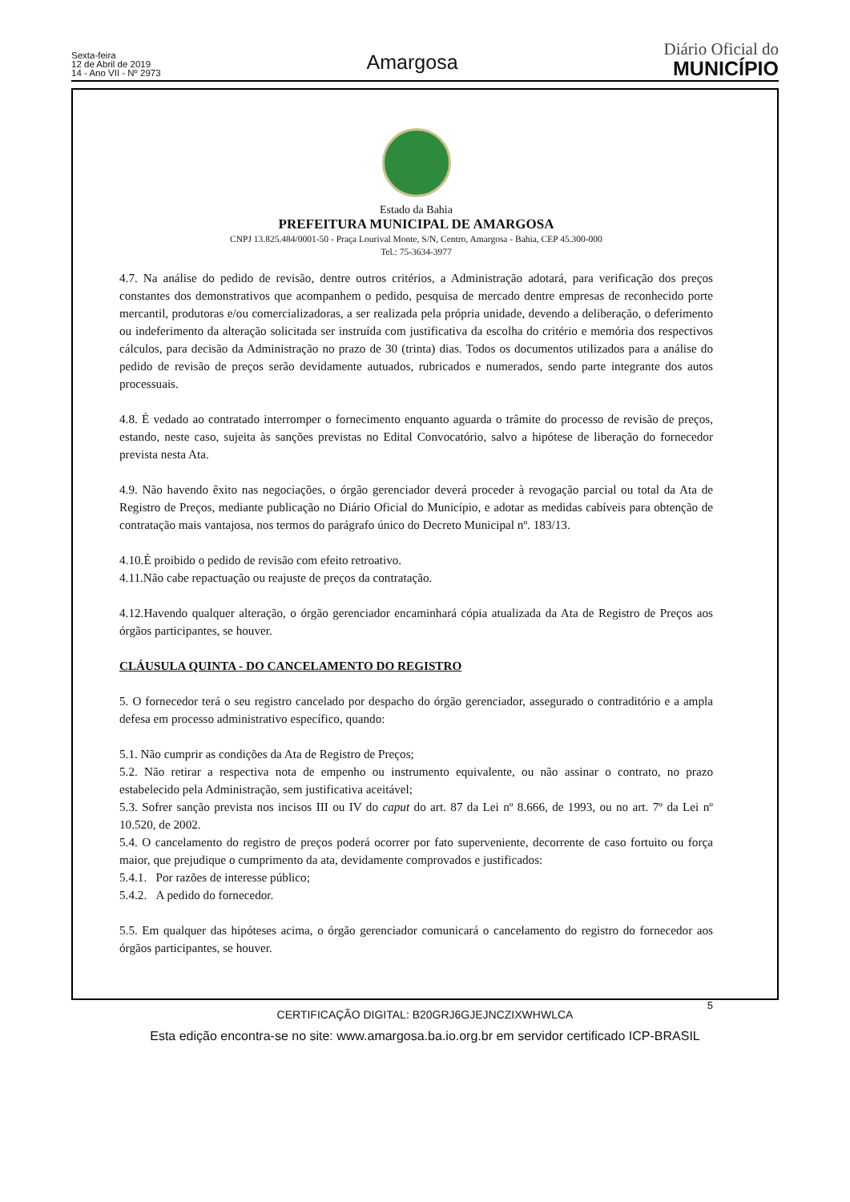Sexta-feira
12 de Abril de 2019
14 - Ano VII - Nº 2973
Amargosa
Diário Oficial do
MUNICÍPIO
Estado da Bahia
PREFEITURA MUNICIPAL DE AMARGOSA
CNPJ 13.825.484/0001-50 - Praça Lourival Monte, S/N, Centro, Amargosa - Bahia, CEP 45.300-000
Tel.: 75-3634-3977
4.7. Na análise do pedido de revisão, dentre outros critérios, a Administração adotará, para verificação dos preços constantes dos demonstrativos que acompanhem o pedido, pesquisa de mercado dentre empresas de reconhecido porte mercantil, produtoras e/ou comercializadoras, a ser realizada pela própria unidade, devendo a deliberação, o deferimento ou indeferimento da alteração solicitada ser instruída com justificativa da escolha do critério e memória dos respectivos cálculos, para decisão da Administração no prazo de 30 (trinta) dias. Todos os documentos utilizados para a análise do pedido de revisão de preços serão devidamente autuados, rubricados e numerados, sendo parte integrante dos autos processuais.
4.8. É vedado ao contratado interromper o fornecimento enquanto aguarda o trâmite do processo de revisão de preços, estando, neste caso, sujeita às sanções previstas no Edital Convocatório, salvo a hipótese de liberação do fornecedor prevista nesta Ata.
4.9. Não havendo êxito nas negociações, o órgão gerenciador deverá proceder à revogação parcial ou total da Ata de Registro de Preços, mediante publicação no Diário Oficial do Município, e adotar as medidas cabíveis para obtenção de contratação mais vantajosa, nos termos do parágrafo único do Decreto Municipal nº. 183/13.
4.10.É proibido o pedido de revisão com efeito retroativo.
4.11.Não cabe repactuação ou reajuste de preços da contratação.
4.12.Havendo qualquer alteração, o órgão gerenciador encaminhará cópia atualizada da Ata de Registro de Preços aos órgãos participantes, se houver.
CLÁUSULA QUINTA - DO CANCELAMENTO DO REGISTRO
5. O fornecedor terá o seu registro cancelado por despacho do órgão gerenciador, assegurado o contraditório e a ampla defesa em processo administrativo específico, quando:
5.1. Não cumprir as condições da Ata de Registro de Preços;
5.2. Não retirar a respectiva nota de empenho ou instrumento equivalente, ou não assinar o contrato, no prazo estabelecido pela Administração, sem justificativa aceitável;
5.3. Sofrer sanção prevista nos incisos III ou IV do caput do art. 87 da Lei nº 8.666, de 1993, ou no art. 7º da Lei nº 10.520, de 2002.
5.4. O cancelamento do registro de preços poderá ocorrer por fato superveniente, decorrente de caso fortuito ou força maior, que prejudique o cumprimento da ata, devidamente comprovados e justificados:
5.4.1. Por razões de interesse público;
5.4.2. A pedido do fornecedor.
5.5. Em qualquer das hipóteses acima, o órgão gerenciador comunicará o cancelamento do registro do fornecedor aos órgãos participantes, se houver.
5
CERTIFICAÇÃO DIGITAL: B20GRJ6GJEJNCZIXWHWLCA
Esta edição encontra-se no site: www.amargosa.ba.io.org.br em servidor certificado ICP-BRASIL